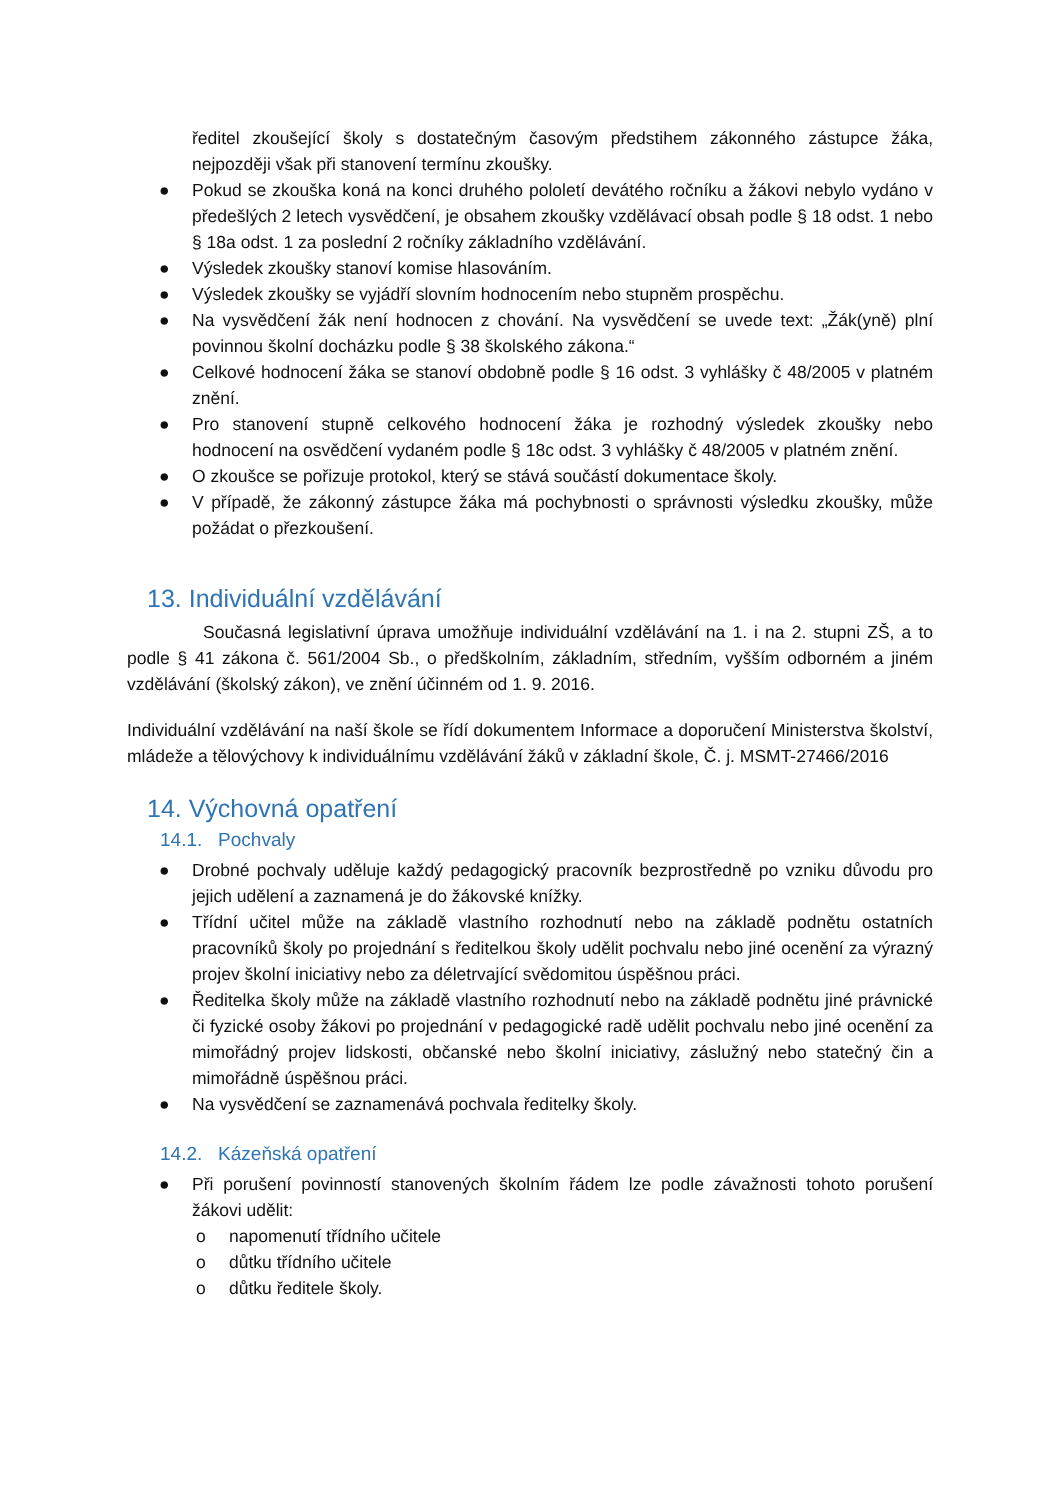ředitel zkoušející školy s dostatečným časovým předstihem zákonného zástupce žáka, nejpozději však při stanovení termínu zkoušky.
● Pokud se zkouška koná na konci druhého pololetí devátého ročníku a žákovi nebylo vydáno v předešlých 2 letech vysvědčení, je obsahem zkoušky vzdělávací obsah podle § 18 odst. 1 nebo § 18a odst. 1 za poslední 2 ročníky základního vzdělávání.
● Výsledek zkoušky stanoví komise hlasováním.
● Výsledek zkoušky se vyjádří slovním hodnocením nebo stupněm prospěchu.
● Na vysvědčení žák není hodnocen z chování. Na vysvědčení se uvede text: „Žák(yně) plní povinnou školní docházku podle § 38 školského zákona.“
● Celkové hodnocení žáka se stanoví obdobně podle § 16 odst. 3 vyhlášky č 48/2005 v platném znění.
● Pro stanovení stupně celkového hodnocení žáka je rozhodný výsledek zkoušky nebo hodnocení na osvědčení vydaném podle § 18c odst. 3 vyhlášky č 48/2005 v platném znění.
● O zkoušce se pořizuje protokol, který se stává součástí dokumentace školy.
● V případě, že zákonný zástupce žáka má pochybnosti o správnosti výsledku zkoušky, může požádat o přezkoušení.
13. Individuální vzdělávání
Současná legislativní úprava umožňuje individuální vzdělávání na 1. i na 2. stupni ZŠ, a to podle § 41 zákona č. 561/2004 Sb., o předškolním, základním, středním, vyšším odborném a jiném vzdělávání (školský zákon), ve znění účinném od 1. 9. 2016.
Individuální vzdělávání na naší škole se řídí dokumentem Informace a doporučení Ministerstva školství, mládeže a tělovýchovy k individuálnímu vzdělávání žáků v základní škole, Č. j. MSMT-27466/2016
14. Výchovná opatření
14.1. Pochvaly
● Drobné pochvaly uděluje každý pedagogický pracovník bezprostředně po vzniku důvodu pro jejich udělení a zaznamená je do žákovské knížky.
● Třídní učitel může na základě vlastního rozhodnutí nebo na základě podnětu ostatních pracovníků školy po projednání s ředitelkou školy udělit pochvalu nebo jiné ocenění za výrazný projev školní iniciativy nebo za déletrvající svědomitou úspěšnou práci.
● Ředitelka školy může na základě vlastního rozhodnutí nebo na základě podnětu jiné právnické či fyzické osoby žákovi po projednání v pedagogické radě udělit pochvalu nebo jiné ocenění za mimořádný projev lidskosti, občanské nebo školní iniciativy, záslužný nebo statečný čin a mimořádně úspěšnou práci.
● Na vysvědčení se zaznamenává pochvala ředitelky školy.
14.2. Kázeňská opatření
● Při porušení povinností stanovených školním řádem lze podle závažnosti tohoto porušení žákovi udělit:
o napomenutí třídního učitele
o důtku třídního učitele
o důtku ředitele školy.